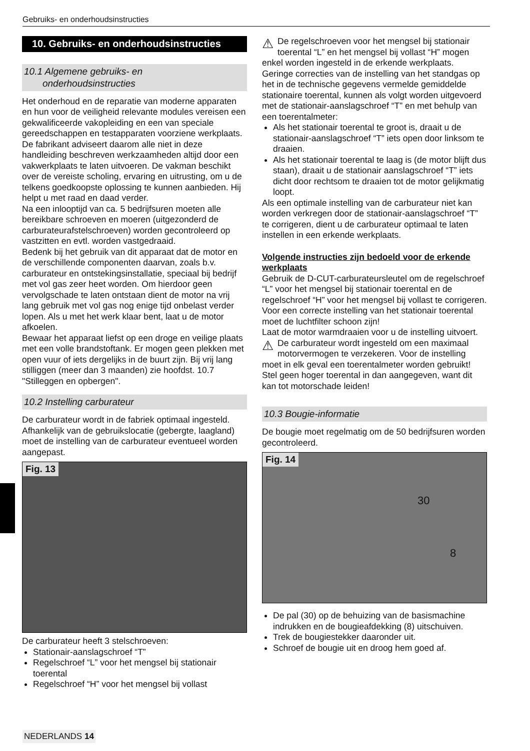Gebruiks- en onderhoudsinstructies
10. Gebruiks- en onderhoudsinstructies
10.1 Algemene gebruiks- en
onderhoudsinstructies
Het onderhoud en de reparatie van moderne apparaten en hun voor de veiligheid relevante modules vereisen een gekwalificeerde vakopleiding en een van speciale gereedschappen en testapparaten voorziene werkplaats. De fabrikant adviseert daarom alle niet in deze handleiding beschreven werkzaamheden altijd door een vakwerkplaats te laten uitvoeren. De vakman beschikt over de vereiste scholing, ervaring en uitrusting, om u de telkens goedkoopste oplossing te kunnen aanbieden. Hij helpt u met raad en daad verder.
Na een inlooptijd van ca. 5 bedrijfsuren moeten alle bereikbare schroeven en moeren (uitgezonderd de carburateurafstelschroeven) worden gecontroleerd op vastzitten en evtl. worden vastgedraaid.
Bedenk bij het gebruik van dit apparaat dat de motor en de verschillende componenten daarvan, zoals b.v. carburateur en ontstekingsinstallatie, speciaal bij bedrijf met vol gas zeer heet worden. Om hierdoor geen vervolgschade te laten ontstaan dient de motor na vrij lang gebruik met vol gas nog enige tijd onbelast verder lopen. Als u met het werk klaar bent, laat u de motor afkoelen.
Bewaar het apparaat liefst op een droge en veilige plaats met een volle brandstoftank. Er mogen geen plekken met open vuur of iets dergelijks in de buurt zijn. Bij vrij lang stilliggen (meer dan 3 maanden) zie hoofdst. 10.7 "Stilleggen en opbergen".
10.2 Instelling carburateur
De carburateur wordt in de fabriek optimaal ingesteld. Afhankelijk van de gebruikslocatie (gebergte, laagland) moet de instelling van de carburateur eventueel worden aangepast.
Fig. 13
De carburateur heeft 3 stelschroeven:
Stationair-aanslagschroef “T”
Regelschroef “L” voor het mengsel bij stationair toerental
Regelschroef “H” voor het mengsel bij vollast
⚠ De regelschroeven voor het mengsel bij stationair toerental “L” en het mengsel bij vollast “H” mogen enkel worden ingesteld in de erkende werkplaats.
Geringe correcties van de instelling van het standgas op het in de technische gegevens vermelde gemiddelde stationaire toerental, kunnen als volgt worden uitgevoerd met de stationair-aanslagschroef “T” en met behulp van een toerentalmeter:
Als het stationair toerental te groot is, draait u de stationair-aanslagschroef “T” iets open door linksom te draaien.
Als het stationair toerental te laag is (de motor blijft dus staan), draait u de stationair aanslagschroef “T” iets dicht door rechtsom te draaien tot de motor gelijkmatig loopt.
Als een optimale instelling van de carburateur niet kan worden verkregen door de stationair-aanslagschroef “T” te corrigeren, dient u de carburateur optimaal te laten instellen in een erkende werkplaats.
Volgende instructies zijn bedoeld voor de erkende werkplaats
Gebruik de D-CUT-carburateursleutel om de regelschroef “L” voor het mengsel bij stationair toerental en de regelschroef “H” voor het mengsel bij vollast te corrigeren.
Voor een correcte instelling van het stationair toerental moet de luchtfilter schoon zijn!
Laat de motor warmdraaien voor u de instelling uitvoert.
⚠ De carburateur wordt ingesteld om een maximaal motorvermogen te verzekeren. Voor de instelling moet in elk geval een toerentalmeter worden gebruikt! Stel geen hoger toerental in dan aangegeven, want dit kan tot motorschade leiden!
10.3 Bougie-informatie
De bougie moet regelmatig om de 50 bedrijfsuren worden gecontroleerd.
Fig. 14
30
8
De pal (30) op de behuizing van de basismachine indrukken en de bougieafdekking (8) uitschuiven.
Trek de bougiestekker daaronder uit.
Schroef de bougie uit en droog hem goed af.
NEDERLANDS 14